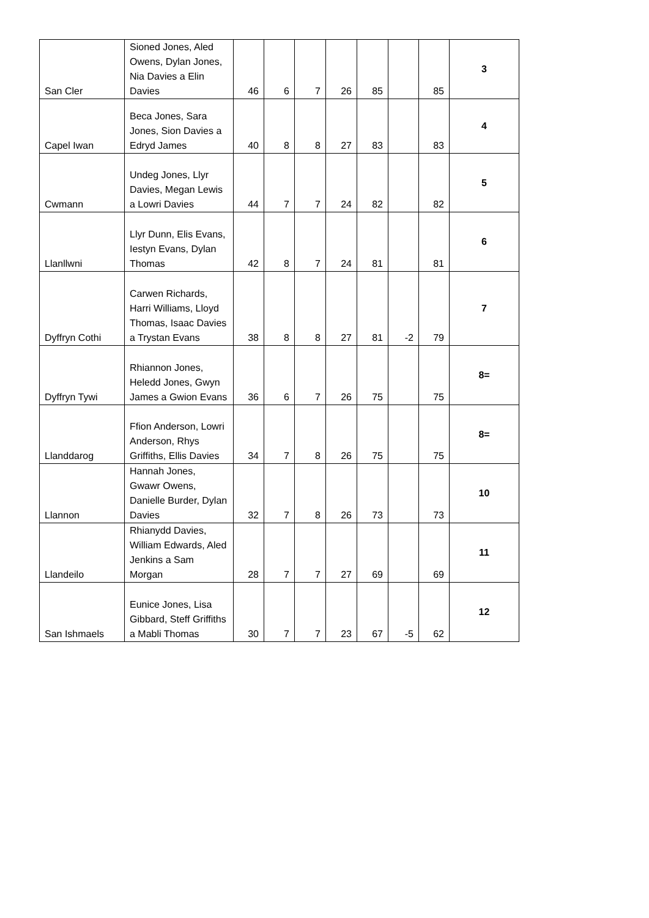| San Cler | Sioned Jones, Aled Owens, Dylan Jones, Nia Davies a Elin Davies | 46 | 6 | 7 | 26 | 85 | | 85 | 3 |
| Capel Iwan | Beca Jones, Sara Jones, Sion Davies a Edryd James | 40 | 8 | 8 | 27 | 83 | | 83 | 4 |
| Cwmann | Undeg Jones, Llyr Davies, Megan Lewis a Lowri Davies | 44 | 7 | 7 | 24 | 82 | | 82 | 5 |
| Llanllwni | Llyr Dunn, Elis Evans, Iestyn Evans, Dylan Thomas | 42 | 8 | 7 | 24 | 81 | | 81 | 6 |
| Dyffryn Cothi | Carwen Richards, Harri Williams, Lloyd Thomas, Isaac Davies a Trystan Evans | 38 | 8 | 8 | 27 | 81 | -2 | 79 | 7 |
| Dyffryn Tywi | Rhiannon Jones, Heledd Jones, Gwyn James a Gwion Evans | 36 | 6 | 7 | 26 | 75 | | 75 | 8= |
| Llanddarog | Ffion Anderson, Lowri Anderson, Rhys Griffiths, Ellis Davies | 34 | 7 | 8 | 26 | 75 | | 75 | 8= |
| Llannon | Hannah Jones, Gwawr Owens, Danielle Burder, Dylan Davies | 32 | 7 | 8 | 26 | 73 | | 73 | 10 |
| Llandeilo | Rhianydd Davies, William Edwards, Aled Jenkins a Sam Morgan | 28 | 7 | 7 | 27 | 69 | | 69 | 11 |
| San Ishmaels | Eunice Jones, Lisa Gibbard, Steff Griffiths a Mabli Thomas | 30 | 7 | 7 | 23 | 67 | -5 | 62 | 12 |